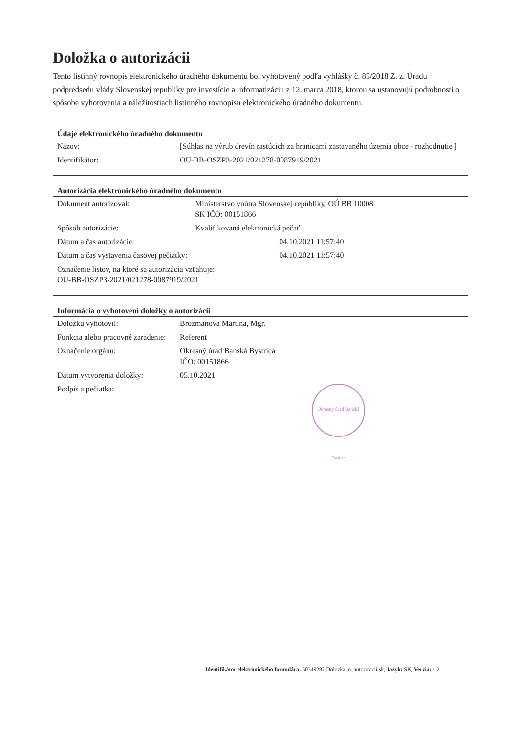Doložka o autorizácii
Tento listinný rovnopis elektronického úradného dokumentu bol vyhotovený podľa vyhlášky č. 85/2018 Z. z. Úradu podpredsedu vlády Slovenskej republiky pre investície a informatizáciu z 12. marca 2018, ktorou sa ustanovujú podrobnosti o spôsobe vyhotovenia a náležitostiach listinného rovnopisu elektronického úradného dokumentu.
| Údaje elektronického úradného dokumentu | |
| --- | --- |
| Názov: | [Súhlas na výrub drevín rastúcich za hranicami zastavaného územia obce - rozhodnutie ] |
| Identifikátor: | OU-BB-OSZP3-2021/021278-0087919/2021 |
| Autorizácia elektronického úradného dokumentu | |
| --- | --- |
| Dokument autorizoval: | Ministerstvo vnútra Slovenskej republiky, OÚ BB 10008 SK IČO: 00151866 |
| Spôsob autorizácie: | Kvalifikovaná elektronická pečať |
| Dátum a čas autorizácie: | 04.10.2021 11:57:40 |
| Dátum a čas vystavenia časovej pečiatky: | 04.10.2021 11:57:40 |
| Označenie listov, na ktoré sa autorizácia vzťahuje: OU-BB-OSZP3-2021/021278-0087919/2021 | |
| Informácia o vyhotovení doložky o autorizácii | |
| --- | --- |
| Doložku vyhotovil: | Brozmanová Martina, Mgr. |
| Funkcia alebo pracovné zaradenie: | Referent |
| Označenie orgánu: | Okresný úrad Banská Bystrica IČO: 00151866 |
| Dátum vytvorenia doložky: | 05.10.2021 |
| Podpis a pečiatka: | Okresný úrad Banská Bystric |
Identifikátor elektronického formulára: 50349287.Dolozka_o_autorizacii.sk, Jazyk: SK, Verzia: 1.2